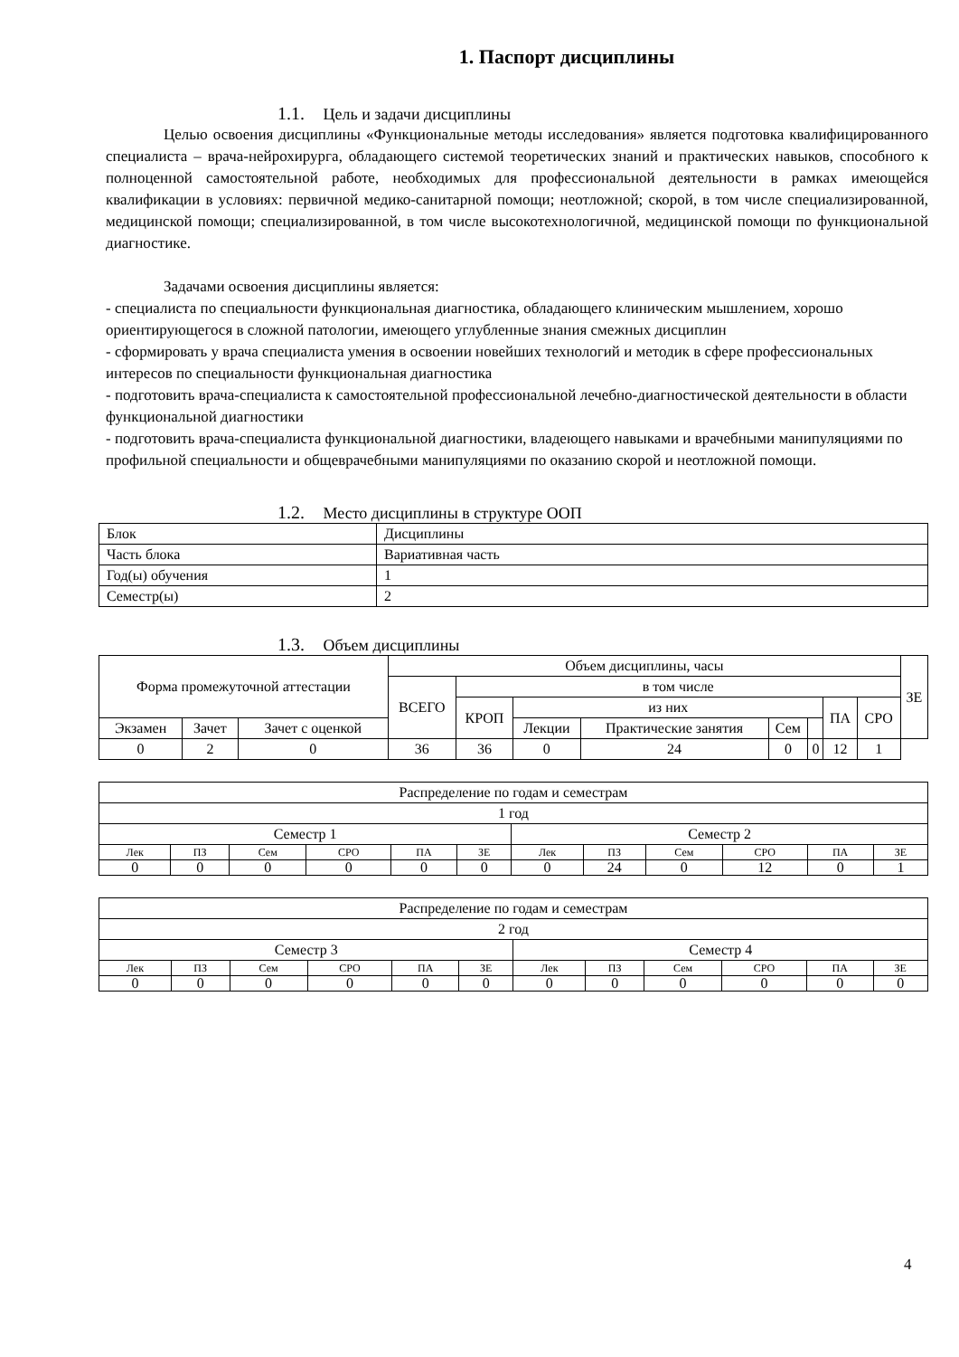1. Паспорт дисциплины
1.1. Цель и задачи дисциплины
Целью освоения дисциплины «Функциональные методы исследования» является подготовка квалифицированного специалиста – врача-нейрохирурга, обладающего системой теоретических знаний и практических навыков, способного к полноценной самостоятельной работе, необходимых для профессиональной деятельности в рамках имеющейся квалификации в условиях: первичной медико-санитарной помощи; неотложной; скорой, в том числе специализированной, медицинской помощи; специализированной, в том числе высокотехнологичной, медицинской помощи по функциональной диагностике.
Задачами освоения дисциплины является:
- специалиста по специальности функциональная диагностика, обладающего клиническим мышлением, хорошо ориентирующегося в сложной патологии, имеющего углубленные знания смежных дисциплин
- сформировать у врача специалиста умения в освоении новейших технологий и методик в сфере профессиональных интересов по специальности функциональная диагностика
- подготовить врача-специалиста к самостоятельной профессиональной лечебно-диагностической деятельности в области функциональной диагностики
- подготовить врача-специалиста функциональной диагностики, владеющего навыками и врачебными манипуляциями по профильной специальности и общеврачебными манипуляциями по оказанию скорой и неотложной помощи.
1.2. Место дисциплины в структуре ООП
| Блок | Дисциплины |
| Часть блока | Вариативная часть |
| Год(ы) обучения | 1 |
| Семестр(ы) | 2 |
1.3. Объем дисциплины
| Форма промежуточной аттестации | | | Объем дисциплины, часы | | | | | | | | ЗЕ |
| --- | --- | --- | --- | --- | --- | --- | --- | --- | --- | --- | --- |
| | | | ВСЕГО | в том числе | | | | | | | |
| | | | | КРОП | из них | | | | ПА | СРО | |
| Экзамен | Зачет | Зачет с оценкой | | | Лекции | Практические занятия | Сем | | | | |
| 0 | 2 | 0 | 36 | 36 | 0 | 24 | 0 | 0 | 12 | 1 | |
| Распределение по годам и семестрам | | | | | | | | | | | |
| 1 год | | | | | | | | | | | |
| Семестр 1 | | | | | | Семестр 2 | | | | | |
| Лек | ПЗ | Сем | СРО | ПА | ЗЕ | Лек | ПЗ | Сем | СРО | ПА | ЗЕ |
| 0 | 0 | 0 | 0 | 0 | 0 | 0 | 24 | 0 | 12 | 0 | 1 |
| Распределение по годам и семестрам | | | | | | | | | | | |
| 2 год | | | | | | | | | | | |
| Семестр 3 | | | | | | Семестр 4 | | | | | |
| Лек | ПЗ | Сем | СРО | ПА | ЗЕ | Лек | ПЗ | Сем | СРО | ПА | ЗЕ |
| 0 | 0 | 0 | 0 | 0 | 0 | 0 | 0 | 0 | 0 | 0 | 0 |
4